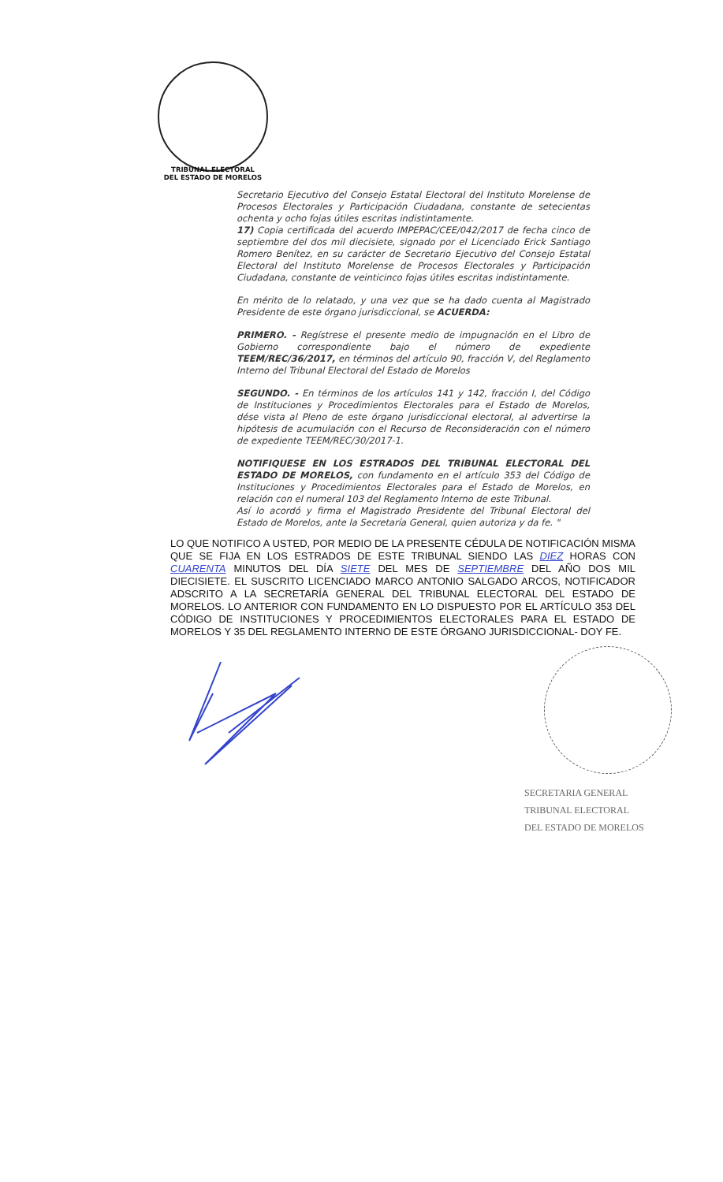TRIBUNAL ELECTORAL
DEL ESTADO DE MORELOS
Secretario Ejecutivo del Consejo Estatal Electoral del Instituto Morelense de Procesos Electorales y Participación Ciudadana, constante de setecientas ochenta y ocho fojas útiles escritas indistintamente.
17) Copia certificada del acuerdo IMPEPAC/CEE/042/2017 de fecha cinco de septiembre del dos mil diecisiete, signado por el Licenciado Erick Santiago Romero Benítez, en su carácter de Secretario Ejecutivo del Consejo Estatal Electoral del Instituto Morelense de Procesos Electorales y Participación Ciudadana, constante de veinticinco fojas útiles escritas indistintamente.
En mérito de lo relatado, y una vez que se ha dado cuenta al Magistrado Presidente de este órgano jurisdiccional, se ACUERDA:
PRIMERO. - Regístrese el presente medio de impugnación en el Libro de Gobierno correspondiente bajo el número de expediente TEEM/REC/36/2017, en términos del artículo 90, fracción V, del Reglamento Interno del Tribunal Electoral del Estado de Morelos
SEGUNDO. - En términos de los artículos 141 y 142, fracción I, del Código de Instituciones y Procedimientos Electorales para el Estado de Morelos, dése vista al Pleno de este órgano jurisdiccional electoral, al advertirse la hipótesis de acumulación con el Recurso de Reconsideración con el número de expediente TEEM/REC/30/2017-1.
NOTIFIQUESE EN LOS ESTRADOS DEL TRIBUNAL ELECTORAL DEL ESTADO DE MORELOS, con fundamento en el artículo 353 del Código de Instituciones y Procedimientos Electorales para el Estado de Morelos, en relación con el numeral 103 del Reglamento Interno de este Tribunal.
Así lo acordó y firma el Magistrado Presidente del Tribunal Electoral del Estado de Morelos, ante la Secretaría General, quien autoriza y da fe. "
LO QUE NOTIFICO A USTED, POR MEDIO DE LA PRESENTE CÉDULA DE NOTIFICACIÓN MISMA QUE SE FIJA EN LOS ESTRADOS DE ESTE TRIBUNAL SIENDO LAS DIEZ HORAS CON CUARENTA MINUTOS DEL DÍA SIETE DEL MES DE SEPTIEMBRE DEL AÑO DOS MIL DIECISIETE. EL SUSCRITO LICENCIADO MARCO ANTONIO SALGADO ARCOS, NOTIFICADOR ADSCRITO A LA SECRETARÍA GENERAL DEL TRIBUNAL ELECTORAL DEL ESTADO DE MORELOS. LO ANTERIOR CON FUNDAMENTO EN LO DISPUESTO POR EL ARTÍCULO 353 DEL CÓDIGO DE INSTITUCIONES Y PROCEDIMIENTOS ELECTORALES PARA EL ESTADO DE MORELOS Y 35 DEL REGLAMENTO INTERNO DE ESTE ÓRGANO JURISDICCIONAL- DOY FE.
SECRETARIA GENERAL
TRIBUNAL ELECTORAL
DEL ESTADO DE MORELOS